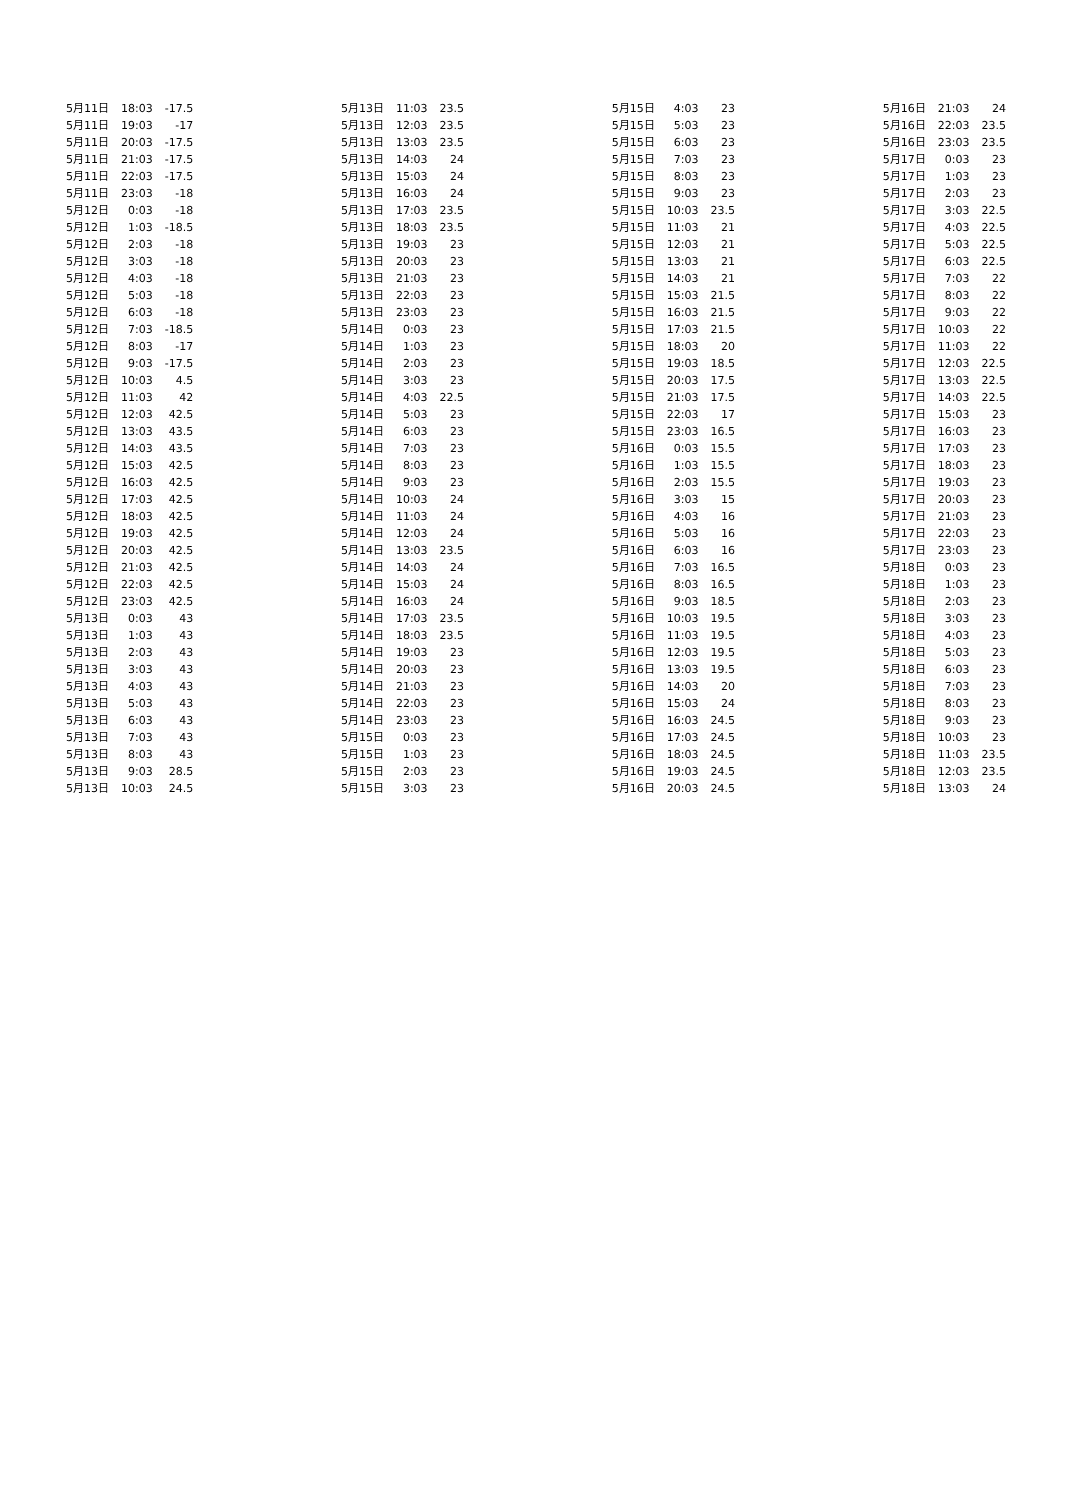| 5月11日 | 18:03 | -17.5 |
| 5月11日 | 19:03 | -17 |
| 5月11日 | 20:03 | -17.5 |
| 5月11日 | 21:03 | -17.5 |
| 5月11日 | 22:03 | -17.5 |
| 5月11日 | 23:03 | -18 |
| 5月12日 | 0:03 | -18 |
| 5月12日 | 1:03 | -18.5 |
| 5月12日 | 2:03 | -18 |
| 5月12日 | 3:03 | -18 |
| 5月12日 | 4:03 | -18 |
| 5月12日 | 5:03 | -18 |
| 5月12日 | 6:03 | -18 |
| 5月12日 | 7:03 | -18.5 |
| 5月12日 | 8:03 | -17 |
| 5月12日 | 9:03 | -17.5 |
| 5月12日 | 10:03 | 4.5 |
| 5月12日 | 11:03 | 42 |
| 5月12日 | 12:03 | 42.5 |
| 5月12日 | 13:03 | 43.5 |
| 5月12日 | 14:03 | 43.5 |
| 5月12日 | 15:03 | 42.5 |
| 5月12日 | 16:03 | 42.5 |
| 5月12日 | 17:03 | 42.5 |
| 5月12日 | 18:03 | 42.5 |
| 5月12日 | 19:03 | 42.5 |
| 5月12日 | 20:03 | 42.5 |
| 5月12日 | 21:03 | 42.5 |
| 5月12日 | 22:03 | 42.5 |
| 5月12日 | 23:03 | 42.5 |
| 5月13日 | 0:03 | 43 |
| 5月13日 | 1:03 | 43 |
| 5月13日 | 2:03 | 43 |
| 5月13日 | 3:03 | 43 |
| 5月13日 | 4:03 | 43 |
| 5月13日 | 5:03 | 43 |
| 5月13日 | 6:03 | 43 |
| 5月13日 | 7:03 | 43 |
| 5月13日 | 8:03 | 43 |
| 5月13日 | 9:03 | 28.5 |
| 5月13日 | 10:03 | 24.5 |
| 5月13日 | 11:03 | 23.5 |
| 5月13日 | 12:03 | 23.5 |
| 5月13日 | 13:03 | 23.5 |
| 5月13日 | 14:03 | 24 |
| 5月13日 | 15:03 | 24 |
| 5月13日 | 16:03 | 24 |
| 5月13日 | 17:03 | 23.5 |
| 5月13日 | 18:03 | 23.5 |
| 5月13日 | 19:03 | 23 |
| 5月13日 | 20:03 | 23 |
| 5月13日 | 21:03 | 23 |
| 5月13日 | 22:03 | 23 |
| 5月13日 | 23:03 | 23 |
| 5月14日 | 0:03 | 23 |
| 5月14日 | 1:03 | 23 |
| 5月14日 | 2:03 | 23 |
| 5月14日 | 3:03 | 23 |
| 5月14日 | 4:03 | 22.5 |
| 5月14日 | 5:03 | 23 |
| 5月14日 | 6:03 | 23 |
| 5月14日 | 7:03 | 23 |
| 5月14日 | 8:03 | 23 |
| 5月14日 | 9:03 | 23 |
| 5月14日 | 10:03 | 24 |
| 5月14日 | 11:03 | 24 |
| 5月14日 | 12:03 | 24 |
| 5月14日 | 13:03 | 23.5 |
| 5月14日 | 14:03 | 24 |
| 5月14日 | 15:03 | 24 |
| 5月14日 | 16:03 | 24 |
| 5月14日 | 17:03 | 23.5 |
| 5月14日 | 18:03 | 23.5 |
| 5月14日 | 19:03 | 23 |
| 5月14日 | 20:03 | 23 |
| 5月14日 | 21:03 | 23 |
| 5月14日 | 22:03 | 23 |
| 5月14日 | 23:03 | 23 |
| 5月15日 | 0:03 | 23 |
| 5月15日 | 1:03 | 23 |
| 5月15日 | 2:03 | 23 |
| 5月15日 | 3:03 | 23 |
| 5月15日 | 4:03 | 23 |
| 5月15日 | 5:03 | 23 |
| 5月15日 | 6:03 | 23 |
| 5月15日 | 7:03 | 23 |
| 5月15日 | 8:03 | 23 |
| 5月15日 | 9:03 | 23 |
| 5月15日 | 10:03 | 23.5 |
| 5月15日 | 11:03 | 21 |
| 5月15日 | 12:03 | 21 |
| 5月15日 | 13:03 | 21 |
| 5月15日 | 14:03 | 21 |
| 5月15日 | 15:03 | 21.5 |
| 5月15日 | 16:03 | 21.5 |
| 5月15日 | 17:03 | 21.5 |
| 5月15日 | 18:03 | 20 |
| 5月15日 | 19:03 | 18.5 |
| 5月15日 | 20:03 | 17.5 |
| 5月15日 | 21:03 | 17.5 |
| 5月15日 | 22:03 | 17 |
| 5月15日 | 23:03 | 16.5 |
| 5月16日 | 0:03 | 15.5 |
| 5月16日 | 1:03 | 15.5 |
| 5月16日 | 2:03 | 15.5 |
| 5月16日 | 3:03 | 15 |
| 5月16日 | 4:03 | 16 |
| 5月16日 | 5:03 | 16 |
| 5月16日 | 6:03 | 16 |
| 5月16日 | 7:03 | 16.5 |
| 5月16日 | 8:03 | 16.5 |
| 5月16日 | 9:03 | 18.5 |
| 5月16日 | 10:03 | 19.5 |
| 5月16日 | 11:03 | 19.5 |
| 5月16日 | 12:03 | 19.5 |
| 5月16日 | 13:03 | 19.5 |
| 5月16日 | 14:03 | 20 |
| 5月16日 | 15:03 | 24 |
| 5月16日 | 16:03 | 24.5 |
| 5月16日 | 17:03 | 24.5 |
| 5月16日 | 18:03 | 24.5 |
| 5月16日 | 19:03 | 24.5 |
| 5月16日 | 20:03 | 24.5 |
| 5月16日 | 21:03 | 24 |
| 5月16日 | 22:03 | 23.5 |
| 5月16日 | 23:03 | 23.5 |
| 5月17日 | 0:03 | 23 |
| 5月17日 | 1:03 | 23 |
| 5月17日 | 2:03 | 23 |
| 5月17日 | 3:03 | 22.5 |
| 5月17日 | 4:03 | 22.5 |
| 5月17日 | 5:03 | 22.5 |
| 5月17日 | 6:03 | 22.5 |
| 5月17日 | 7:03 | 22 |
| 5月17日 | 8:03 | 22 |
| 5月17日 | 9:03 | 22 |
| 5月17日 | 10:03 | 22 |
| 5月17日 | 11:03 | 22 |
| 5月17日 | 12:03 | 22.5 |
| 5月17日 | 13:03 | 22.5 |
| 5月17日 | 14:03 | 22.5 |
| 5月17日 | 15:03 | 23 |
| 5月17日 | 16:03 | 23 |
| 5月17日 | 17:03 | 23 |
| 5月17日 | 18:03 | 23 |
| 5月17日 | 19:03 | 23 |
| 5月17日 | 20:03 | 23 |
| 5月17日 | 21:03 | 23 |
| 5月17日 | 22:03 | 23 |
| 5月17日 | 23:03 | 23 |
| 5月18日 | 0:03 | 23 |
| 5月18日 | 1:03 | 23 |
| 5月18日 | 2:03 | 23 |
| 5月18日 | 3:03 | 23 |
| 5月18日 | 4:03 | 23 |
| 5月18日 | 5:03 | 23 |
| 5月18日 | 6:03 | 23 |
| 5月18日 | 7:03 | 23 |
| 5月18日 | 8:03 | 23 |
| 5月18日 | 9:03 | 23 |
| 5月18日 | 10:03 | 23 |
| 5月18日 | 11:03 | 23.5 |
| 5月18日 | 12:03 | 23.5 |
| 5月18日 | 13:03 | 24 |